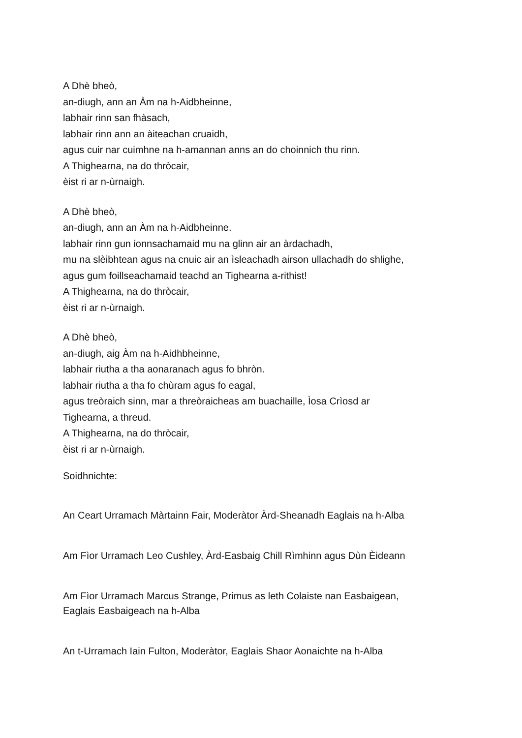A Dhè bheò,
an-diugh, ann an Àm na h-Aidbheinne,
labhair rinn san fhàsach,
labhair rinn ann an àiteachan cruaidh,
agus cuir nar cuimhne na h-amannan anns an do choinnich thu rinn.
A Thighearna, na do thròcair,
èist ri ar n-ùrnaigh.
A Dhè bheò,
an-diugh, ann an Àm na h-Aidbheinne.
labhair rinn gun ionnsachamaid mu na glinn air an àrdachadh,
mu na slèibhtean agus na cnuic air an ìsleachadh airson ullachadh do shlighe,
agus gum foillseachamaid teachd an Tighearna a-rithist!
A Thighearna, na do thròcair,
èist ri ar n-ùrnaigh.
A Dhè bheò,
an-diugh, aig Àm na h-Aidhbheinne,
labhair riutha a tha aonaranach agus fo bhròn.
labhair riutha a tha fo chùram agus fo eagal,
agus treòraich sinn, mar a threòraicheas am buachaille, Ìosa Crìosd ar
Tighearna, a threud.
A Thighearna, na do thròcair,
èist ri ar n-ùrnaigh.
Soidhnichte:
An Ceart Urramach Màrtainn Fair, Moderàtor Àrd-Sheanadh Eaglais na h-Alba
Am Fìor Urramach Leo Cushley, Àrd-Easbaig Chill Rìmhinn agus Dùn Èideann
Am Fìor Urramach Marcus Strange, Primus as leth Colaiste nan Easbaigean,
Eaglais Easbaigeach na h-Alba
An t-Urramach Iain Fulton, Moderàtor, Eaglais Shaor Aonaichte na h-Alba